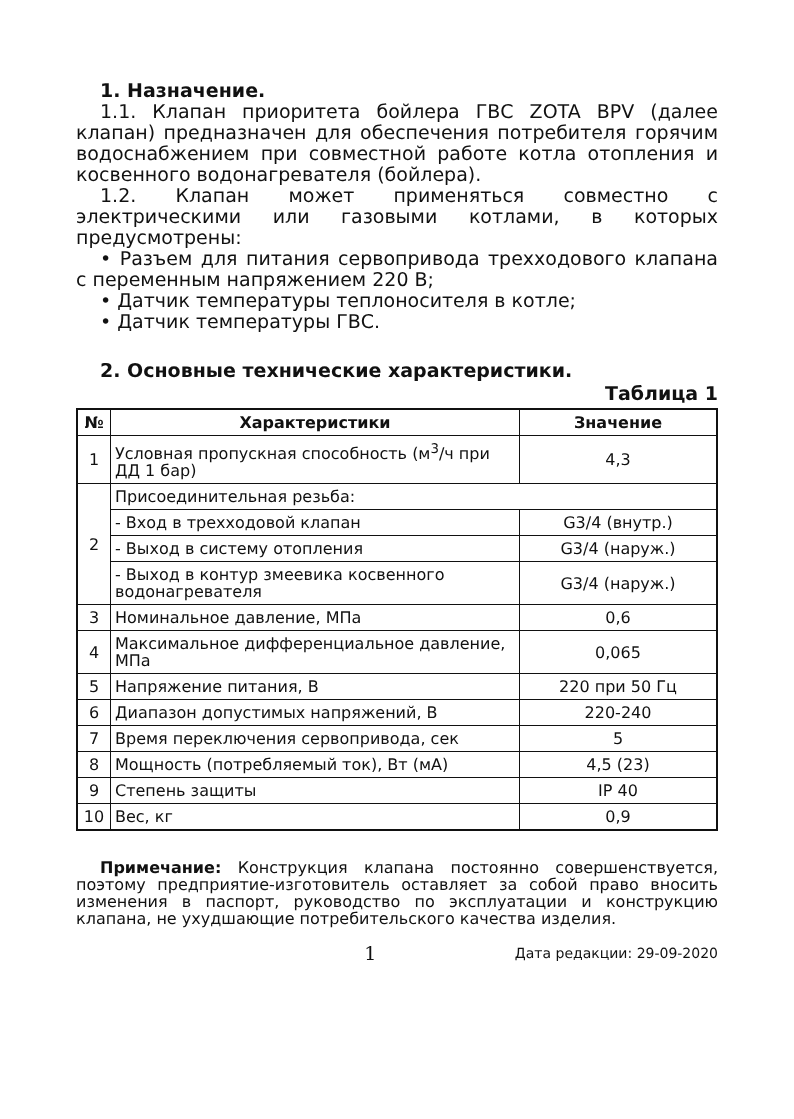1. Назначение.
1.1. Клапан приоритета бойлера ГВС ZOTA BPV (далее клапан) предназначен для обеспечения потребителя горячим водоснабжением при совместной работе котла отопления и косвенного водонагревателя (бойлера).
1.2. Клапан может применяться совместно с электрическими или газовыми котлами, в которых предусмотрены:
• Разъем для питания сервопривода трехходового клапана с переменным напряжением 220 В;
• Датчик температуры теплоносителя в котле;
• Датчик температуры ГВС.
2. Основные технические характеристики.
Таблица 1
| № | Характеристики | Значение |
| --- | --- | --- |
| 1 | Условная пропускная способность (м<sup>3</sup>/ч при ДД 1 бар) | 4,3 |
| 2 | Присоединительная резьба: | |
| | - Вход в трехходовой клапан | G3/4 (внутр.) |
| | - Выход в систему отопления | G3/4 (наруж.) |
| | - Выход в контур змеевика косвенного водонагревателя | G3/4 (наруж.) |
| 3 | Номинальное давление, МПа | 0,6 |
| 4 | Максимальное дифференциальное давление, МПа | 0,065 |
| 5 | Напряжение питания, В | 220 при 50 Гц |
| 6 | Диапазон допустимых напряжений, В | 220-240 |
| 7 | Время переключения сервопривода, сек | 5 |
| 8 | Мощность (потребляемый ток), Вт (мА) | 4,5 (23) |
| 9 | Степень защиты | IP 40 |
| 10 | Вес, кг | 0,9 |
Примечание: Конструкция клапана постоянно совершенствуется, поэтому предприятие-изготовитель оставляет за собой право вносить изменения в паспорт, руководство по эксплуатации и конструкцию клапана, не ухудшающие потребительского качества изделия.
1 Дата редакции: 29-09-2020